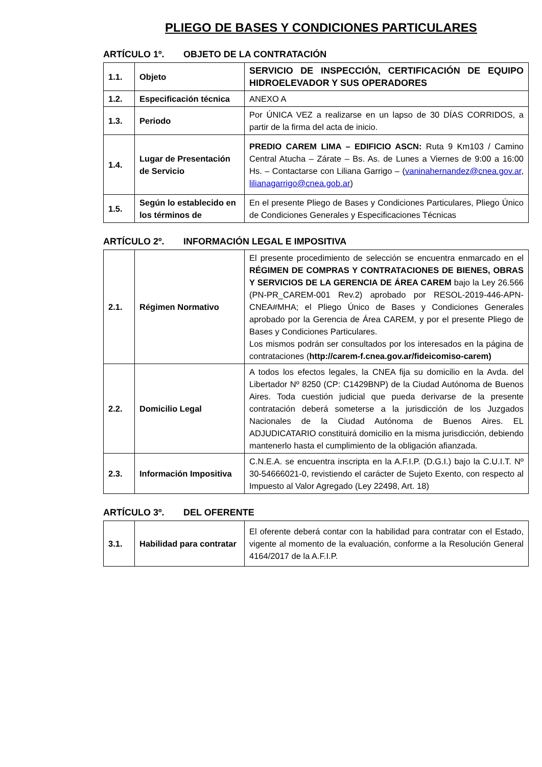PLIEGO DE BASES Y CONDICIONES PARTICULARES
ARTÍCULO 1º. OBJETO DE LA CONTRATACIÓN
| 1.1. | Objeto | SERVICIO DE INSPECCIÓN, CERTIFICACIÓN DE EQUIPO HIDROELEVADOR Y SUS OPERADORES |
| 1.2. | Especificación técnica | ANEXO A |
| 1.3. | Periodo | Por ÚNICA VEZ a realizarse en un lapso de 30 DÍAS CORRIDOS, a partir de la firma del acta de inicio. |
| 1.4. | Lugar de Presentación de Servicio | PREDIO CAREM LIMA – EDIFICIO ASCN: Ruta 9 Km103 / Camino Central Atucha – Zárate – Bs. As. de Lunes a Viernes de 9:00 a 16:00 Hs. – Contactarse con Liliana Garrigo – ( vaninahernandez@cnea.gov.ar , lilianagarrigo@cnea.gob.ar ) |
| 1.5. | Según lo establecido en los términos de | En el presente Pliego de Bases y Condiciones Particulares, Pliego Único de Condiciones Generales y Especificaciones Técnicas |
ARTÍCULO 2º. INFORMACIÓN LEGAL E IMPOSITIVA
| 2.1. | Régimen Normativo | El presente procedimiento de selección se encuentra enmarcado en el RÉGIMEN DE COMPRAS Y CONTRATACIONES DE BIENES, OBRAS Y SERVICIOS DE LA GERENCIA DE ÁREA CAREM bajo la Ley 26.566 (PN-PR_CAREM-001 Rev.2) aprobado por RESOL-2019-446-APN-CNEA#MHA; el Pliego Único de Bases y Condiciones Generales aprobado por la Gerencia de Área CAREM, y por el presente Pliego de Bases y Condiciones Particulares. Los mismos podrán ser consultados por los interesados en la página de contrataciones ( http://carem-f.cnea.gov.ar/fideicomiso-carem) |
| 2.2. | Domicilio Legal | A todos los efectos legales, la CNEA fija su domicilio en la Avda. del Libertador Nº 8250 (CP: C1429BNP) de la Ciudad Autónoma de Buenos Aires. Toda cuestión judicial que pueda derivarse de la presente contratación deberá someterse a la jurisdicción de los Juzgados Nacionales de la Ciudad Autónoma de Buenos Aires. EL ADJUDICATARIO constituirá domicilio en la misma jurisdicción, debiendo mantenerlo hasta el cumplimiento de la obligación afianzada. |
| 2.3. | Información Impositiva | C.N.E.A. se encuentra inscripta en la A.F.I.P. (D.G.I.) bajo la C.U.I.T. Nº 30-54666021-0, revistiendo el carácter de Sujeto Exento, con respecto al Impuesto al Valor Agregado (Ley 22498, Art. 18) |
ARTÍCULO 3º. DEL OFERENTE
| 3.1. | Habilidad para contratar | El oferente deberá contar con la habilidad para contratar con el Estado, vigente al momento de la evaluación, conforme a la Resolución General 4164/2017 de la A.F.I.P. |